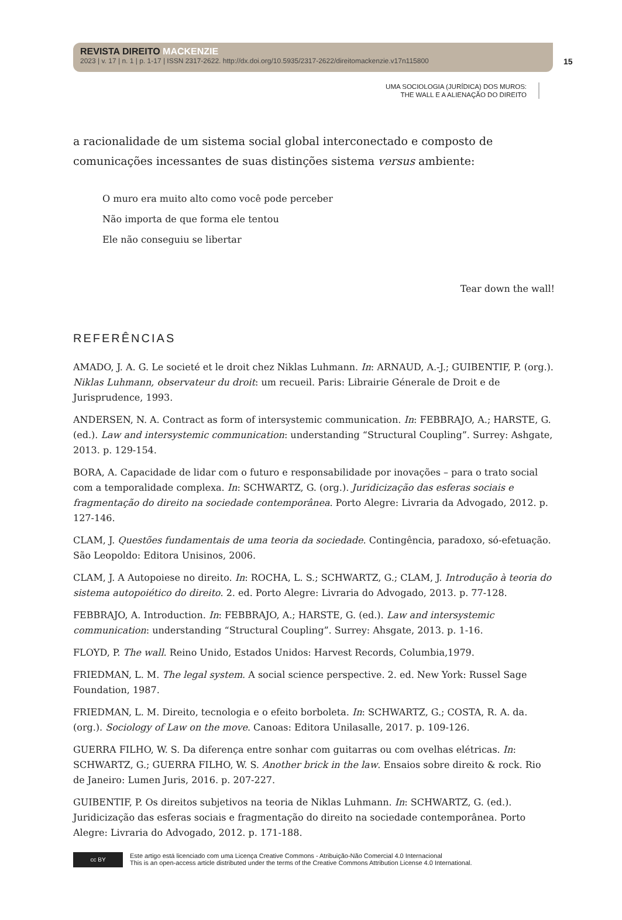REVISTA DIREITO MACKENZIE
2023 | v. 17 | n. 1 | p. 1-17 | ISSN 2317-2622. http://dx.doi.org/10.5935/2317-2622/direitomackenzie.v17n115800
15
UMA SOCIOLOGIA (JURÍDICA) DOS MUROS:
THE WALL E A ALIENAÇÃO DO DIREITO
a racionalidade de um sistema social global interconectado e composto de comunicações incessantes de suas distinções sistema versus ambiente:
O muro era muito alto como você pode perceber
Não importa de que forma ele tentou
Ele não conseguiu se libertar
Tear down the wall!
REFERÊNCIAS
AMADO, J. A. G. Le societé et le droit chez Niklas Luhmann. In: ARNAUD, A.-J.; GUIBENTIF, P. (org.). Niklas Luhmann, observateur du droit: um recueil. Paris: Librairie Génerale de Droit e de Jurisprudence, 1993.
ANDERSEN, N. A. Contract as form of intersystemic communication. In: FEBBRAJO, A.; HARSTE, G. (ed.). Law and intersystemic communication: understanding “Structural Coupling”. Surrey: Ashgate, 2013. p. 129-154.
BORA, A. Capacidade de lidar com o futuro e responsabilidade por inovações – para o trato social com a temporalidade complexa. In: SCHWARTZ, G. (org.). Juridicização das esferas sociais e fragmentação do direito na sociedade contemporânea. Porto Alegre: Livraria da Advogado, 2012. p. 127-146.
CLAM, J. Questões fundamentais de uma teoria da sociedade. Contingência, paradoxo, só-efetuação. São Leopoldo: Editora Unisinos, 2006.
CLAM, J. A Autopoiese no direito. In: ROCHA, L. S.; SCHWARTZ, G.; CLAM, J. Introdução à teoria do sistema autopoiético do direito. 2. ed. Porto Alegre: Livraria do Advogado, 2013. p. 77-128.
FEBBRAJO, A. Introduction. In: FEBBRAJO, A.; HARSTE, G. (ed.). Law and intersystemic communication: understanding “Structural Coupling”. Surrey: Ahsgate, 2013. p. 1-16.
FLOYD, P. The wall. Reino Unido, Estados Unidos: Harvest Records, Columbia,1979.
FRIEDMAN, L. M. The legal system. A social science perspective. 2. ed. New York: Russel Sage Foundation, 1987.
FRIEDMAN, L. M. Direito, tecnologia e o efeito borboleta. In: SCHWARTZ, G.; COSTA, R. A. da. (org.). Sociology of Law on the move. Canoas: Editora Unilasalle, 2017. p. 109-126.
GUERRA FILHO, W. S. Da diferença entre sonhar com guitarras ou com ovelhas elétricas. In: SCHWARTZ, G.; GUERRA FILHO, W. S. Another brick in the law. Ensaios sobre direito & rock. Rio de Janeiro: Lumen Juris, 2016. p. 207-227.
GUIBENTIF, P. Os direitos subjetivos na teoria de Niklas Luhmann. In: SCHWARTZ, G. (ed.). Juridicização das esferas sociais e fragmentação do direito na sociedade contemporânea. Porto Alegre: Livraria do Advogado, 2012. p. 171-188.
cc BY
Este artigo está licenciado com uma Licença Creative Commons - Atribuição-Não Comercial 4.0 Internacional
This is an open-access article distributed under the terms of the Creative Commons Attribution License 4.0 International.